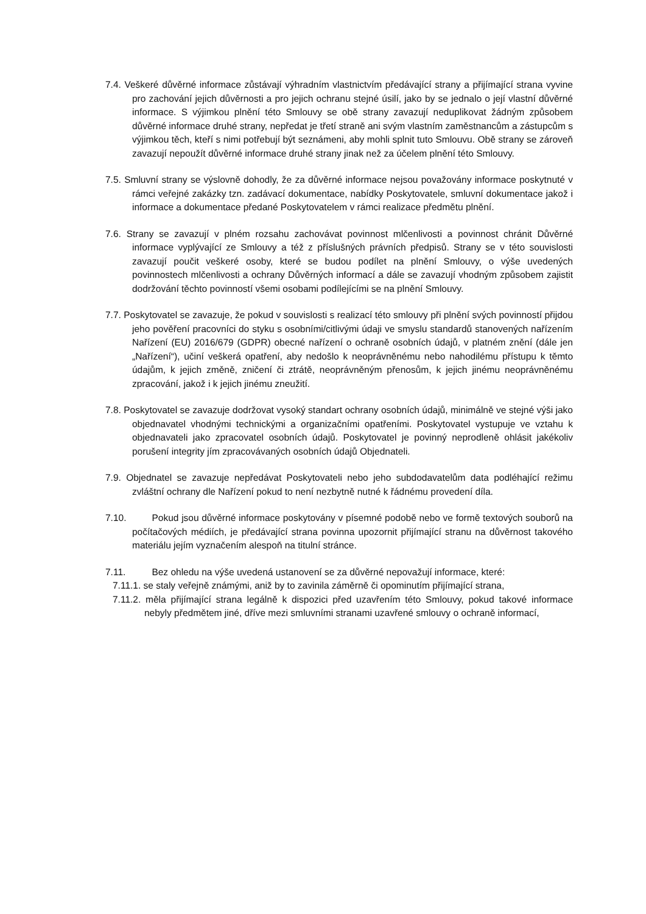7.4. Veškeré důvěrné informace zůstávají výhradním vlastnictvím předávající strany a přijímající strana vyvine pro zachování jejich důvěrnosti a pro jejich ochranu stejné úsilí, jako by se jednalo o její vlastní důvěrné informace. S výjimkou plnění této Smlouvy se obě strany zavazují neduplikovat žádným způsobem důvěrné informace druhé strany, nepředat je třetí straně ani svým vlastním zaměstnancům a zástupcům s výjimkou těch, kteří s nimi potřebují být seznámeni, aby mohli splnit tuto Smlouvu. Obě strany se zároveň zavazují nepoužít důvěrné informace druhé strany jinak než za účelem plnění této Smlouvy.
7.5. Smluvní strany se výslovně dohodly, že za důvěrné informace nejsou považovány informace poskytnuté v rámci veřejné zakázky tzn. zadávací dokumentace, nabídky Poskytovatele, smluvní dokumentace jakož i informace a dokumentace předané Poskytovatelem v rámci realizace předmětu plnění.
7.6. Strany se zavazují v plném rozsahu zachovávat povinnost mlčenlivosti a povinnost chránit Důvěrné informace vyplývající ze Smlouvy a též z příslušných právních předpisů. Strany se v této souvislosti zavazují poučit veškeré osoby, které se budou podílet na plnění Smlouvy, o výše uvedených povinnostech mlčenlivosti a ochrany Důvěrných informací a dále se zavazují vhodným způsobem zajistit dodržování těchto povinností všemi osobami podílejícími se na plnění Smlouvy.
7.7. Poskytovatel se zavazuje, že pokud v souvislosti s realizací této smlouvy při plnění svých povinností přijdou jeho pověření pracovníci do styku s osobními/citlivými údaji ve smyslu standardů stanovených nařízením Nařízení (EU) 2016/679 (GDPR) obecné nařízení o ochraně osobních údajů, v platném znění (dále jen „Nařízení“), učiní veškerá opatření, aby nedošlo k neoprávněnému nebo nahodilému přístupu k těmto údajům, k jejich změně, zničení či ztrátě, neoprávněným přenosům, k jejich jinému neoprávněnému zpracování, jakož i k jejich jinému zneužití.
7.8. Poskytovatel se zavazuje dodržovat vysoký standart ochrany osobních údajů, minimálně ve stejné výši jako objednavatel vhodnými technickými a organizačními opatřeními. Poskytovatel vystupuje ve vztahu k objednavateli jako zpracovatel osobních údajů. Poskytovatel je povinný neprodleně ohlásit jakékoliv porušení integrity jím zpracovávaných osobních údajů Objednateli.
7.9. Objednatel se zavazuje nepředávat Poskytovateli nebo jeho subdodavatelům data podléhající režimu zvláštní ochrany dle Nařízení pokud to není nezbytně nutné k řádnému provedení díla.
7.10. Pokud jsou důvěrné informace poskytovány v písemné podobě nebo ve formě textových souborů na počítačových médiích, je předávající strana povinna upozornit přijímající stranu na důvěrnost takového materiálu jejím vyznačením alespoň na titulní stránce.
7.11. Bez ohledu na výše uvedená ustanovení se za důvěrné nepovažují informace, které:
7.11.1. se staly veřejně známými, aniž by to zavinila záměrně či opominutím přijímající strana,
7.11.2. měla přijímající strana legálně k dispozici před uzavřením této Smlouvy, pokud takové informace nebyly předmětem jiné, dříve mezi smluvními stranami uzavřené smlouvy o ochraně informací,